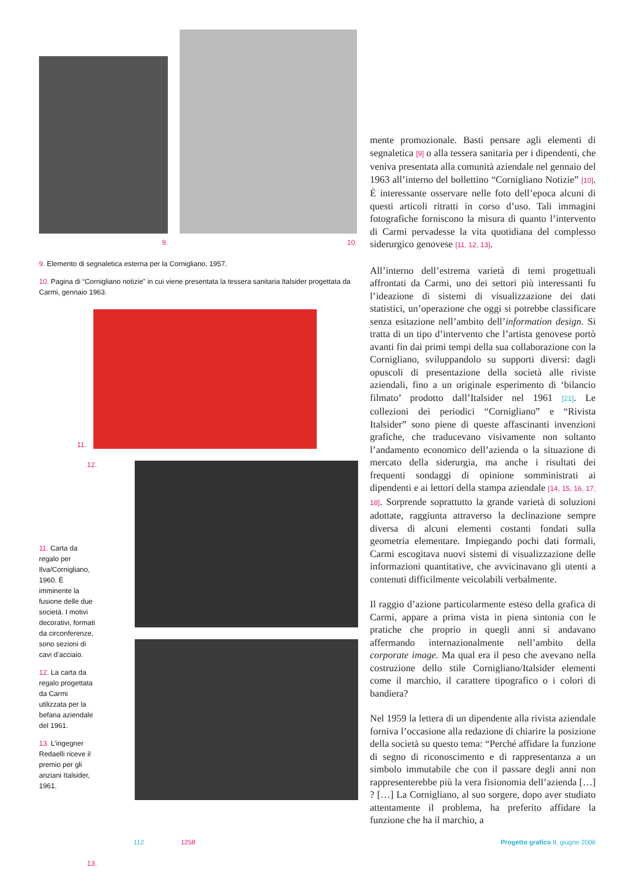9.
10.
9. Elemento di segnaletica esterna per la Cornigliano, 1957.
10. Pagina di “Cornigliano notizie” in cui viene presentata la tessera sanitaria Italsider progettata da Carmi, gennaio 1963.
11.
12.
11. Carta da regalo per Ilva/Cornigliano, 1960. È imminente la fusione delle due società. I motivi decorativi, formati da circonferenze, sono sezioni di cavi d’acciaio.
12. La carta da regalo progettata da Carmi utilizzata per la befana aziendale del 1961.
13. L’ingegner Redaelli riceve il premio per gli anziani Italsider, 1961.
13.
mente promozionale. Basti pensare agli elementi di segnaletica [9] o alla tessera sanitaria per i dipendenti, che veniva presentata alla comunità aziendale nel gennaio del 1963 all’interno del bollettino “Cornigliano Notizie” [10]. È interessante osservare nelle foto dell’epoca alcuni di questi articoli ritratti in corso d’uso. Tali immagini fotografiche forniscono la misura di quanto l’intervento di Carmi pervadesse la vita quotidiana del complesso siderurgico genovese [11, 12, 13].
All’interno dell’estrema varietà di temi progettuali affrontati da Carmi, uno dei settori più interessanti fu l’ideazione di sistemi di visualizzazione dei dati statistici, un’operazione che oggi si potrebbe classificare senza esitazione nell’ambito dell’information design. Si tratta di un tipo d’intervento che l’artista genovese portò avanti fin dai primi tempi della sua collaborazione con la Cornigliano, sviluppandolo su supporti diversi: dagli opuscoli di presentazione della società alle riviste aziendali, fino a un originale esperimento di ‘bilancio filmato’ prodotto dall’Italsider nel 1961 [21]. Le collezioni dei periodici “Cornigliano” e “Rivista Italsider” sono piene di queste affascinanti invenzioni grafiche, che traducevano visivamente non soltanto l’andamento economico dell’azienda o la situazione di mercato della siderurgia, ma anche i risultati dei frequenti sondaggi di opinione somministrati ai dipendenti e ai lettori della stampa aziendale [14, 15, 16, 17, 18]. Sorprende soprattutto la grande varietà di soluzioni adottate, raggiunta attraverso la declinazione sempre diversa di alcuni elementi costanti fondati sulla geometria elementare. Impiegando pochi dati formali, Carmi escogitava nuovi sistemi di visualizzazione delle informazioni quantitative, che avvicinavano gli utenti a contenuti difficilmente veicolabili verbalmente.
Il raggio d’azione particolarmente esteso della grafica di Carmi, appare a prima vista in piena sintonia con le pratiche che proprio in quegli anni si andavano affermando internazionalmente nell’ambito della corporate image. Ma qual era il peso che avevano nella costruzione dello stile Cornigliano/Italsider elementi come il marchio, il carattere tipografico o i colori di bandiera?
Nel 1959 la lettera di un dipendente alla rivista aziendale forniva l’occasione alla redazione di chiarire la posizione della società su questo tema: “Perché affidare la funzione di segno di riconoscimento e di rappresentanza a un simbolo immutabile che con il passare degli anni non rappresenterebbe più la vera fisionomia dell’azienda […] ? […] La Cornigliano, al suo sorgere, dopo aver studiato attentamente il problema, ha preferito affidare la funzione che ha il marchio, a
112 1258 Progetto grafico 8, giugno 2006